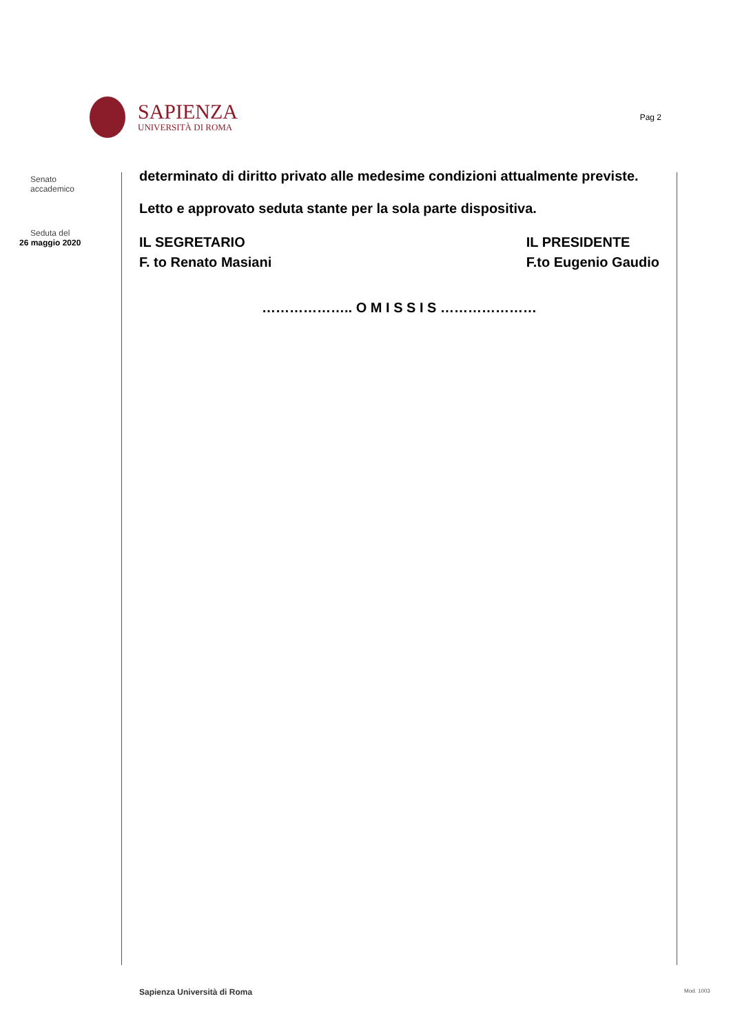SAPIENZA
UNIVERSITÀ DI ROMA
Pag 2
Senato
accademico
Seduta del
26 maggio 2020
determinato di diritto privato alle medesime condizioni attualmente previste.
Letto e approvato seduta stante per la sola parte dispositiva.
IL SEGRETARIO
F. to Renato Masiani
IL PRESIDENTE
F.to Eugenio Gaudio
……………….. O M I S S I S …………………
Sapienza Università di Roma Mod. 1003